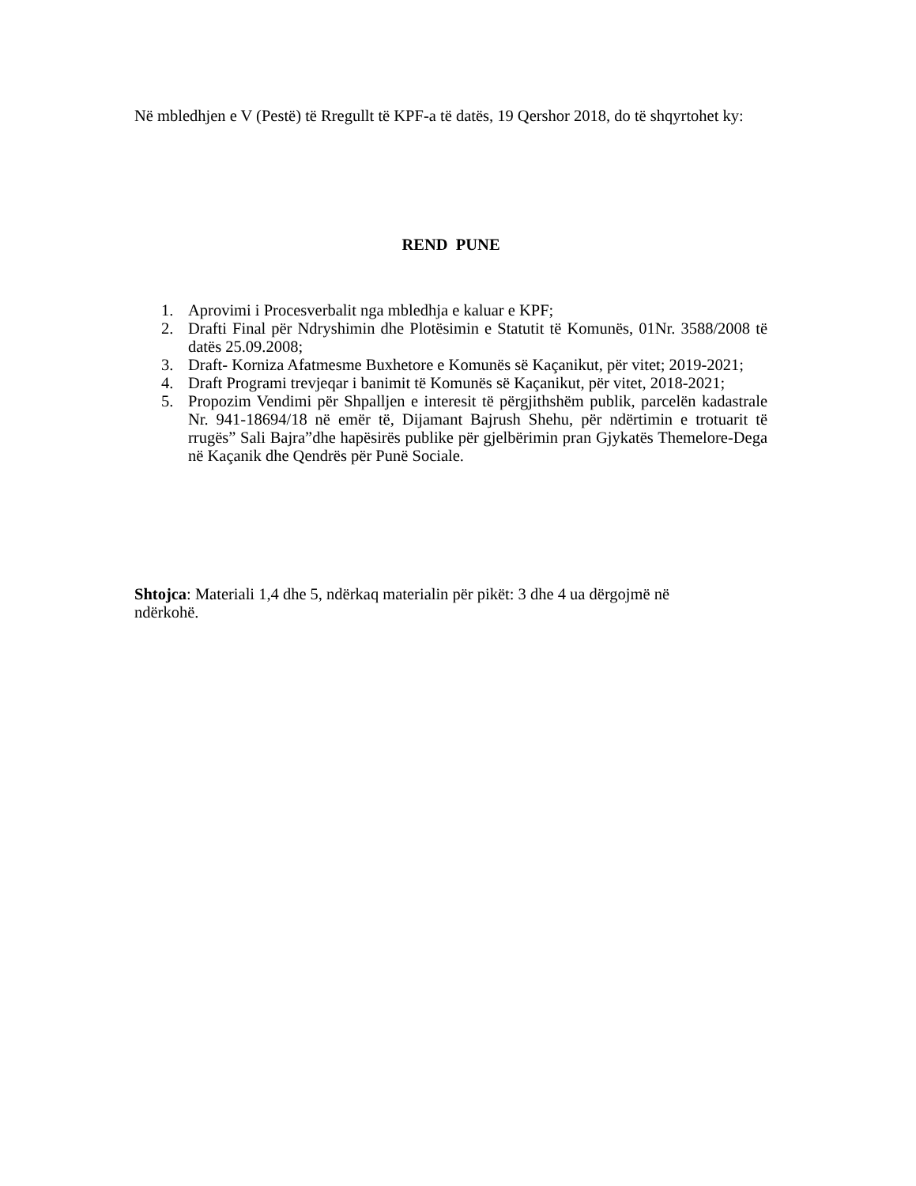Në mbledhjen e V (Pestë) të Rregullt të KPF-a të datës, 19 Qershor 2018, do të shqyrtohet ky:
REND PUNE
1. Aprovimi i Procesverbalit nga mbledhja e kaluar e KPF;
2. Drafti Final për Ndryshimin dhe Plotësimin e Statutit të Komunës, 01Nr. 3588/2008 të datës 25.09.2008;
3. Draft- Korniza Afatmesme Buxhetore e Komunës së Kaçanikut, për vitet; 2019-2021;
4. Draft Programi trevjeqar i banimit të Komunës së Kaçanikut, për vitet, 2018-2021;
5. Propozim Vendimi për Shpalljen e interesit të përgjithshëm publik, parcelën kadastrale Nr. 941-18694/18 në emër të, Dijamant Bajrush Shehu, për ndërtimin e trotuarit të rrugës” Sali Bajra”dhe hapësirës publike për gjelbërimin pran Gjykatës Themelore-Dega në Kaçanik dhe Qendrës për Punë Sociale.
Shtojca: Materiali 1,4 dhe 5, ndërkaq materialin për pikët: 3 dhe 4 ua dërgojmë në
ndërkohë.